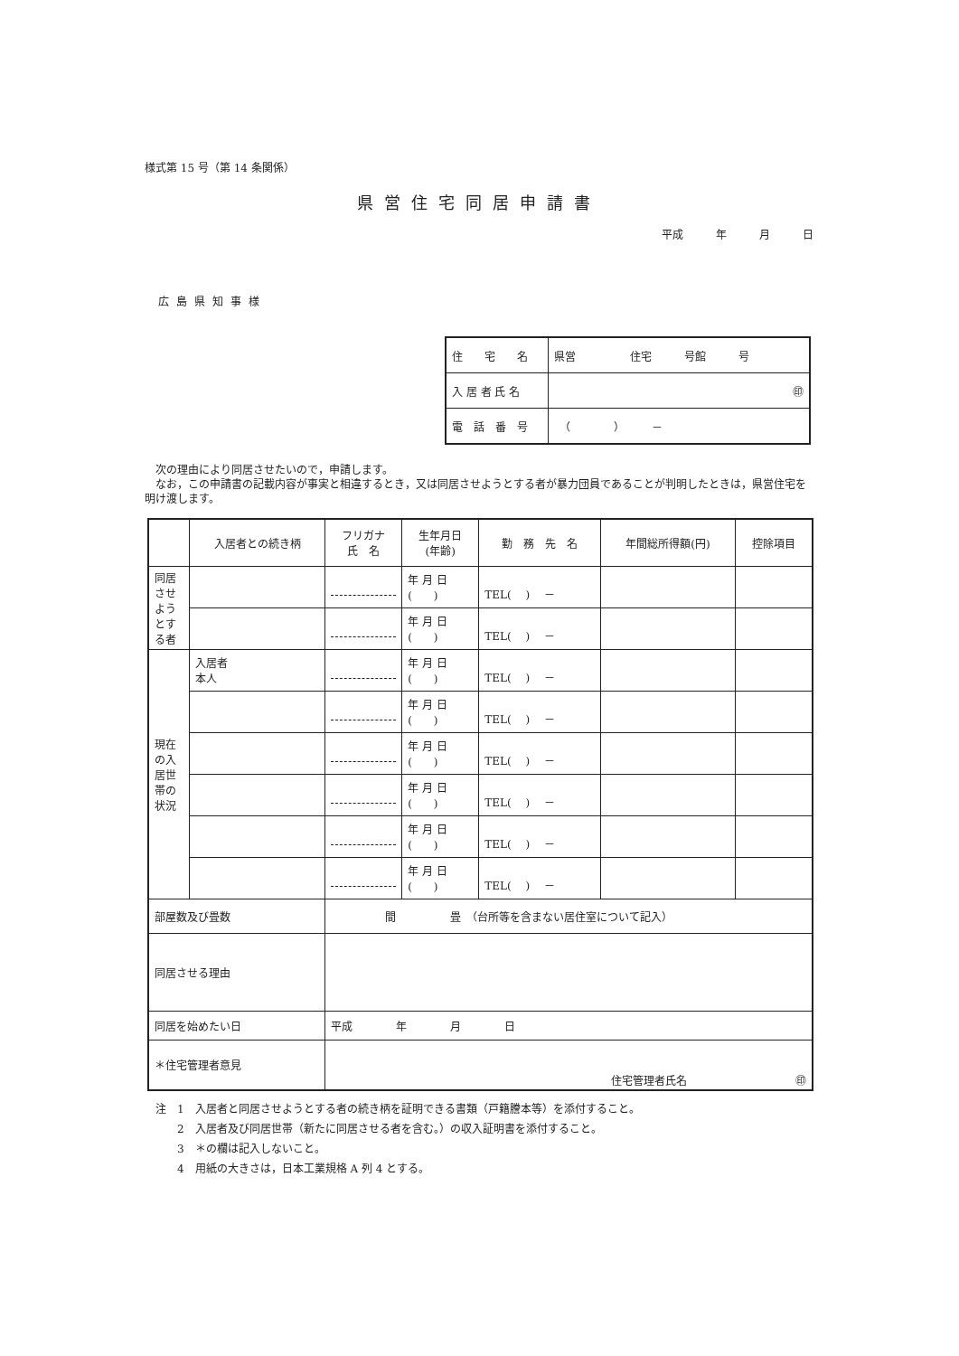様式第 15 号（第 14 条関係）
県営住宅同居申請書
平成　　　年　　　月　　　日
広島県知事様
| 住 宅 名 | 県営 住宅 号館 号 |
| 入 居 者 氏 名 | ㊞ |
| 電 話 番 号 | （ ） － |
　次の理由により同居させたいので，申請します。
　なお，この申請書の記載内容が事実と相違するとき，又は同居させようとする者が暴力団員であることが判明したときは，県営住宅を明け渡します。
| | 入居者との続き柄 | フリガナ 氏 名 | 生年月日 (年齢) | 勤 務 先 名 | 年間総所得額(円) | 控除項目 |
| --- | --- | --- | --- | --- | --- | --- |
| 同居させようとする者 | | | 年 月 日 ( ) | TEL( ) － | | |
| | | | 年 月 日 ( ) | TEL( ) － | | |
| 現在の入居世帯の状況 | 入居者 本人 | | 年 月 日 ( ) | TEL( ) － | | |
| | | | 年 月 日 ( ) | TEL( ) － | | |
| | | | 年 月 日 ( ) | TEL( ) － | | |
| | | | 年 月 日 ( ) | TEL( ) － | | |
| | | | 年 月 日 ( ) | TEL( ) － | | |
| | | | 年 月 日 ( ) | TEL( ) － | | |
| 部屋数及び畳数 | | 間 畳 （台所等を含まない居住室について記入） | | | | |
| 同居させる理由 | | | | | | |
| 同居を始めたい日 | | 平成 年 月 日 | | | | |
| ＊住宅管理者意見 | | 住宅管理者氏名 ㊞ | | | | |
注　1　入居者と同居させようとする者の続き柄を証明できる書類（戸籍謄本等）を添付すること。
　　2　入居者及び同居世帯（新たに同居させる者を含む。）の収入証明書を添付すること。
　　3　＊の欄は記入しないこと。
　　4　用紙の大きさは，日本工業規格 A 列 4 とする。